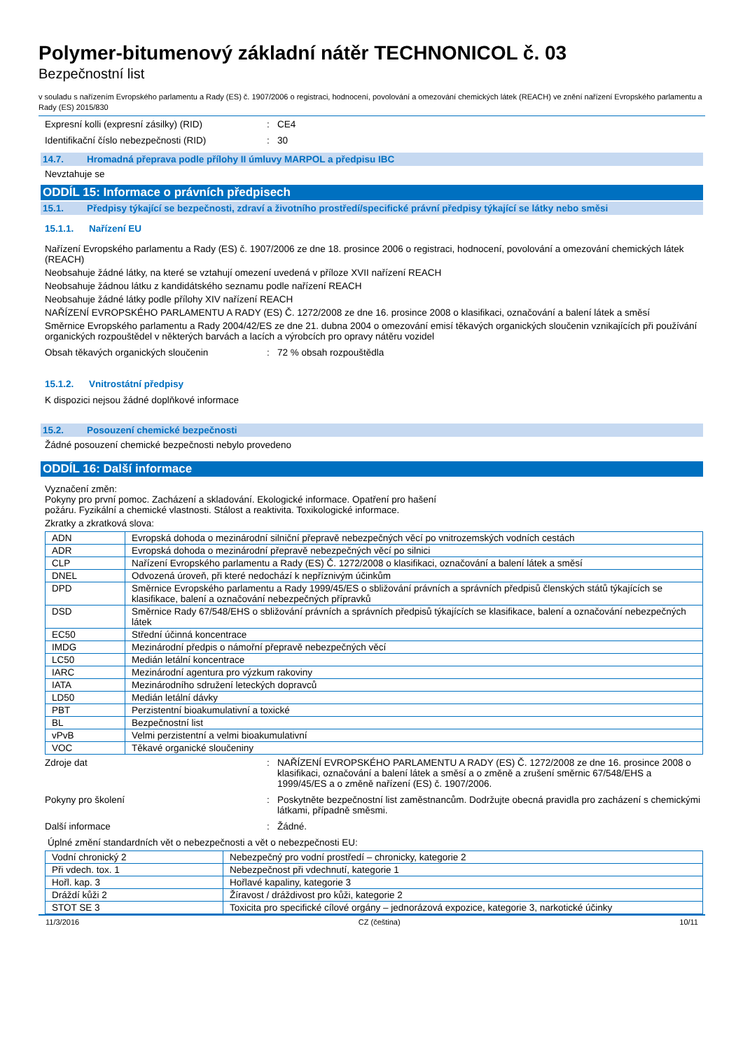Polymer-bitumenový základní nátěr TECHNONICOL č. 03
Bezpečnostní list
v souladu s nařízením Evropského parlamentu a Rady (ES) č. 1907/2006 o registraci, hodnocení, povolování a omezování chemických látek (REACH) ve znění nařízení Evropského parlamentu a Rady (ES) 2015/830
Expresní kolli (expresní zásilky) (RID) : CE4
Identifikační číslo nebezpečnosti (RID) : 30
14.7. Hromadná přeprava podle přílohy II úmluvy MARPOL a předpisu IBC
Nevztahuje se
ODDÍL 15: Informace o právních předpisech
15.1. Předpisy týkající se bezpečnosti, zdraví a životního prostředí/specifické právní předpisy týkající se látky nebo směsi
15.1.1. Nařízení EU
Nařízení Evropského parlamentu a Rady (ES) č. 1907/2006 ze dne 18. prosince 2006 o registraci, hodnocení, povolování a omezování chemických látek (REACH)
Neobsahuje žádné látky, na které se vztahují omezení uvedená v příloze XVII nařízení REACH
Neobsahuje žádnou látku z kandidátského seznamu podle nařízení REACH
Neobsahuje žádné látky podle přílohy XIV nařízení REACH
NAŘÍZENÍ EVROPSKÉHO PARLAMENTU A RADY (ES) Č. 1272/2008 ze dne 16. prosince 2008 o klasifikaci, označování a balení látek a směsí
Směrnice Evropského parlamentu a Rady 2004/42/ES ze dne 21. dubna 2004 o omezování emisí těkavých organických sloučenin vznikajících při používání organických rozpouštědel v některých barvách a lacích a výrobcích pro opravy nátěru vozidel
Obsah těkavých organických sloučenin : 72 % obsah rozpouštědla
15.1.2. Vnitrostátní předpisy
K dispozici nejsou žádné doplňkové informace
15.2. Posouzení chemické bezpečnosti
Žádné posouzení chemické bezpečnosti nebylo provedeno
ODDÍL 16: Další informace
Vyznačení změn:
Pokyny pro první pomoc. Zacházení a skladování. Ekologické informace. Opatření pro hašení
požáru. Fyzikální a chemické vlastnosti. Stálost a reaktivita. Toxikologické informace.
Zkratky a zkratková slova:
| ADN | Evropská dohoda o mezinárodní silniční přepravě nebezpečných věcí po vnitrozemských vodních cestách |
| ADR | Evropská dohoda o mezinárodní přepravě nebezpečných věcí po silnici |
| CLP | Nařízení Evropského parlamentu a Rady (ES) Č. 1272/2008 o klasifikaci, označování a balení látek a směsí |
| DNEL | Odvozená úroveň, při které nedochází k nepříznivým účinkům |
| DPD | Směrnice Evropského parlamentu a Rady 1999/45/ES o sbližování právních a správních předpisů členských států týkajících se klasifikace, balení a označování nebezpečných přípravků |
| DSD | Směrnice Rady 67/548/EHS o sbližování právních a správních předpisů týkajících se klasifikace, balení a označování nebezpečných látek |
| EC50 | Střední účinná koncentrace |
| IMDG | Mezinárodní předpis o námořní přepravě nebezpečných věcí |
| LC50 | Medián letální koncentrace |
| IARC | Mezinárodní agentura pro výzkum rakoviny |
| IATA | Mezinárodního sdružení leteckých dopravců |
| LD50 | Medián letální dávky |
| PBT | Perzistentní bioakumulativní a toxické |
| BL | Bezpečnostní list |
| vPvB | Velmi perzistentní a velmi bioakumulativní |
| VOC | Těkavé organické sloučeniny |
Zdroje dat : NAŘÍZENÍ EVROPSKÉHO PARLAMENTU A RADY (ES) Č. 1272/2008 ze dne 16. prosince 2008 o klasifikaci, označování a balení látek a směsí a o změně a zrušení směrnic 67/548/EHS a 1999/45/ES a o změně nařízení (ES) č. 1907/2006.
Pokyny pro školení : Poskytněte bezpečnostní list zaměstnancům. Dodržujte obecná pravidla pro zacházení s chemickými látkami, případně směsmi.
Další informace : Žádné.
Úplné změní standardních vět o nebezpečnosti a vět o nebezpečnosti EU:
| Vodní chronický 2 | Nebezpečný pro vodní prostředí – chronicky, kategorie 2 |
| Při vdech. tox. 1 | Nebezpečnost při vdechnutí, kategorie 1 |
| Hořl. kap. 3 | Hořlavé kapaliny, kategorie 3 |
| Dráždí kůži 2 | Žíravost / dráždivost pro kůži, kategorie 2 |
| STOT SE 3 | Toxicita pro specifické cílové orgány – jednorázová expozice, kategorie 3, narkotické účinky |
11/3/2016 CZ (čeština) 10/11